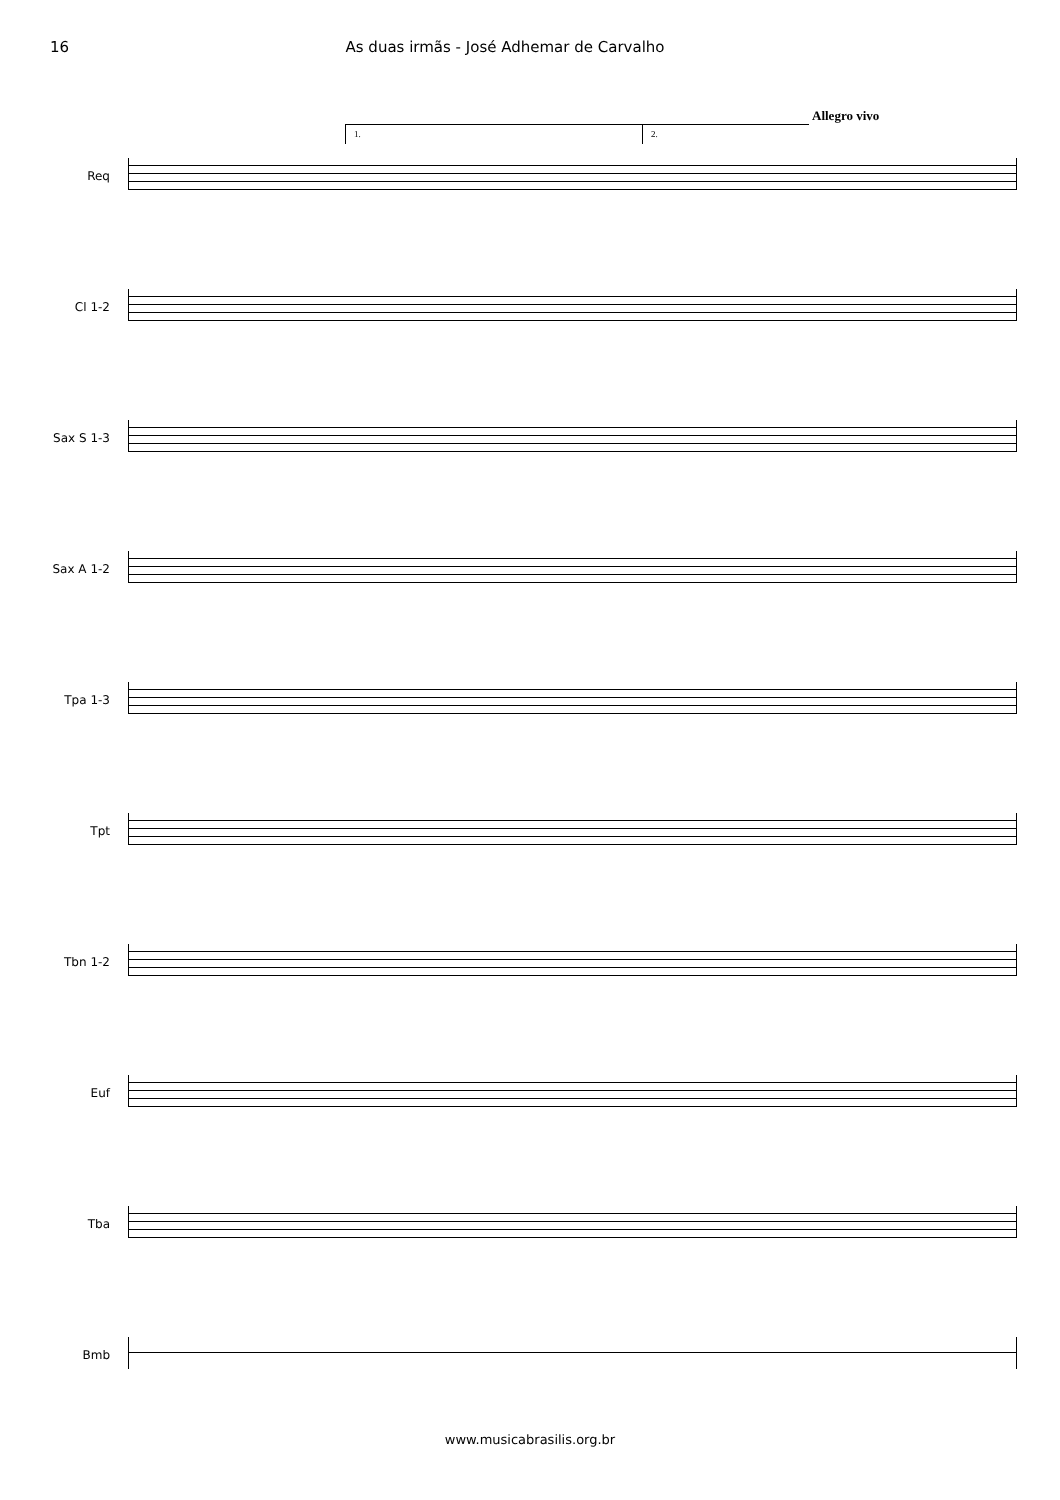16 As duas irmãs - José Adhemar de Carvalho
Allegro vivo
1. 2.
Req
Cl 1-2
Sax S 1-3
Sax A 1-2
Tpa 1-3
Tpt
Tbn 1-2
Euf
Tba
Bmb
www.musicabrasilis.org.br